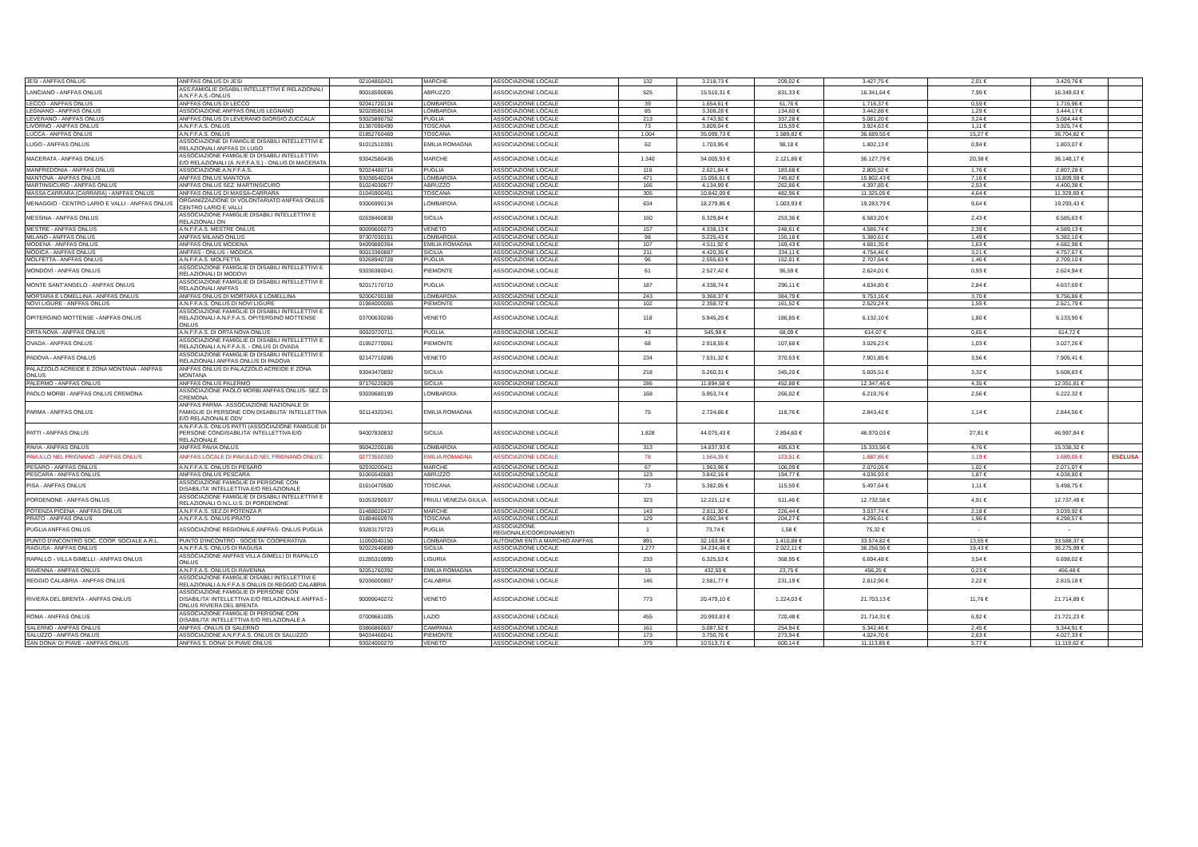| JESI - ANFFAS ONLUS | ANFFAS ONLUS DI JESI | 02104850421 | MARCHE | ASSOCIAZIONE LOCALE | 132 | 3.218,73 € | 209,02 € | 3.427,75 € | 2,01 € | 3.429,76 € | |
| LANCIANO - ANFFAS ONLUS | ASS.FAMIGLIE DISABILI INTELLETTIVI E RELAZIONALI A.N.F.F.A.S.-ONLUS | 90018590696 | ABRUZZO | ASSOCIAZIONE LOCALE | 525 | 15.510,31 € | 831,33 € | 16.341,64 € | 7,99 € | 16.349,63 € | |
| LECCO - ANFFAS ONLUS | ANFFAS ONLUS DI LECCO | 92041720134 | LOMBARDIA | ASSOCIAZIONE LOCALE | 39 | 1.654,61 € | 61,76 € | 1.716,37 € | 0,59 € | 1.716,96 € | |
| LEGNANO - ANFFAS ONLUS | ASSOCIAZIONE ANFFAS ONLUS LEGNANO | 92028580154 | LOMBARDIA | ASSOCIAZIONE LOCALE | 85 | 3.308,28 € | 134,60 € | 3.442,88 € | 1,29 € | 3.444,17 € | |
| LEVERANO - ANFFAS ONLUS | ANFFAS ONLUS DI LEVERANO GIORGIO ZUCCALA' | 93025890752 | PUGLIA | ASSOCIAZIONE LOCALE | 213 | 4.743,92 € | 337,28 € | 5.081,20 € | 3,24 € | 5.084,44 € | |
| LIVORNO - ANFFAS ONLUS | A.N.F.F.A.S. ONLUS | 01387090499 | TOSCANA | ASSOCIAZIONE LOCALE | 73 | 3.809,04 € | 115,59 € | 3.924,63 € | 1,11 € | 3.925,74 € | |
| LUCCA - ANFFAS ONLUS | A.N.F.F.A.S. ONLUS | 01852760469 | TOSCANA | ASSOCIAZIONE LOCALE | 1.004 | 35.099,73 € | 1.589,82 € | 36.689,55 € | 15,27 € | 36.704,82 € | |
| LUGO - ANFFAS ONLUS | ASSOCIAZIONE DI FAMIGLIE DISABILI INTELLETTIVI E RELAZIONALI ANFFAS DI LUGO | 91012510391 | EMILIA ROMAGNA | ASSOCIAZIONE LOCALE | 62 | 1.703,95 € | 98,18 € | 1.802,13 € | 0,94 € | 1.803,07 € | |
| MACERATA - ANFFAS ONLUS | ASSOCIAZIONE FAMIGLIE DI DISABILI INTELLETTIVI E/O RELAZIONALI (A .N.F.F.A.S.) - ONLUS DI MACERATA | 93042580436 | MARCHE | ASSOCIAZIONE LOCALE | 1.340 | 34.005,93 € | 2.121,86 € | 36.127,79 € | 20,38 € | 36.148,17 € | |
| MANFREDONIA - ANFFAS ONLUS | ASSOCIAZIONE A.N.F.F.A.S. | 92024480714 | PUGLIA | ASSOCIAZIONE LOCALE | 116 | 2.621,84 € | 183,68 € | 2.805,52 € | 1,76 € | 2.807,28 € | |
| MANTOVA - ANFFAS ONLUS | ANFFAS ONLUS MANTOVA | 93038540204 | LOMBARDIA | ASSOCIAZIONE LOCALE | 471 | 15.056,61 € | 745,82 € | 15.802,43 € | 7,16 € | 15.809,59 € | |
| MARTINSICURO - ANFFAS ONLUS | ANFFAS ONLUS SEZ. MARTINSICURO | 91024030677 | ABRUZZO | ASSOCIAZIONE LOCALE | 166 | 4.134,99 € | 262,86 € | 4.397,85 € | 2,53 € | 4.400,38 € | |
| MASSA CARRARA (CARRARA) - ANFFAS ONLUS | ANFFAS ONLUS DI MASSA-CARRARA | 01045900451 | TOSCANA | ASSOCIAZIONE LOCALE | 305 | 10.842,09 € | 482,96 € | 11.325,05 € | 4,64 € | 11.329,69 € | |
| MENAGGIO - CENTRO LARIO E VALLI - ANFFAS ONLUS | ORGANIZZAZIONE DI VOLONTARIATO ANFFAS ONLUS CENTRO LARIO E VALLI | 93006990134 | LOMBARDIA | ASSOCIAZIONE LOCALE | 634 | 18.279,86 € | 1.003,93 € | 19.283,79 € | 9,64 € | 19.293,43 € | |
| MESSINA - ANFFAS ONLUS | ASSOCIAZIONE FAMIGLIE DISABILI INTELLETTIVI E RELAZIONALI ON | 02638460838 | SICILIA | ASSOCIAZIONE LOCALE | 160 | 6.329,84 € | 253,36 € | 6.583,20 € | 2,43 € | 6.585,63 € | |
| MESTRE - ANFFAS ONLUS | A.N.F.F.A.S. MESTRE ONLUS | 90099600273 | VENETO | ASSOCIAZIONE LOCALE | 157 | 4.338,13 € | 248,61 € | 4.586,74 € | 2,39 € | 4.589,13 € | |
| MILANO - ANFFAS ONLUS | ANFFAS MILANO ONLUS | 97307030151 | LOMBARDIA | ASSOCIAZIONE LOCALE | 98 | 5.225,43 € | 155,18 € | 5.380,61 € | 1,49 € | 5.382,10 € | |
| MODENA - ANFFAS ONLUS | ANFFAS ONLUS MODENA | 94099880364 | EMILIA ROMAGNA | ASSOCIAZIONE LOCALE | 107 | 4.511,92 € | 169,43 € | 4.681,35 € | 1,63 € | 4.682,98 € | |
| MODICA - ANFFAS ONLUS | ANFFAS - ONLUS - MODICA | 90013380887 | SICILIA | ASSOCIAZIONE LOCALE | 211 | 4.420,35 € | 334,11 € | 4.754,46 € | 3,21 € | 4.757,67 € | |
| MOLFETTA - ANFFAS ONLUS | A.N.F.F.A.S. MOLFETTA | 93268940728 | PUGLIA | ASSOCIAZIONE LOCALE | 96 | 2.555,63 € | 152,01 € | 2.707,64 € | 1,46 € | 2.709,10 € | |
| MONDOVÌ - ANFFAS ONLUS | ASSOCIAZIONE FAMIGLIE DI DISABILI INTELLETTIVI E RELAZIONALI DI MODOVI | 93036380041 | PIEMONTE | ASSOCIAZIONE LOCALE | 61 | 2.527,42 € | 96,59 € | 2.624,01 € | 0,93 € | 2.624,94 € | |
| MONTE SANT'ANGELO - ANFFAS ONLUS | ASSOCIAZIONE FAMIGLIE DI DISABILI INTELLETTIVI E RELAZIONALI ANFFAS | 92017170710 | PUGLIA | ASSOCIAZIONE LOCALE | 187 | 4.338,74 € | 296,11 € | 4.634,85 € | 2,84 € | 4.637,69 € | |
| MORTARA E LOMELLINA - ANFFAS ONLUS | ANFFAS ONLUS DI MORTARA E LOMELLINA | 92006700188 | LOMBARDIA | ASSOCIAZIONE LOCALE | 243 | 9.368,37 € | 384,79 € | 9.753,16 € | 3,70 € | 9.756,86 € | |
| NOVI LIGURE - ANFFAS ONLUS | A.N.F.F.A.S. ONLUS DI NOVI LIGURE | 01984000065 | PIEMONTE | ASSOCIAZIONE LOCALE | 102 | 2.358,72 € | 161,52 € | 2.520,24 € | 1,55 € | 2.521,79 € | |
| OPITERGINO MOTTENSE - ANFFAS ONLUS | ASSOCIAZIONE FAMIGLIE DI DISABILI INTELLETTIVI E RELAZIONALI A.N.F.F.A.S. OPITERGINO MOTTENSE ONLUS | 03700630266 | VENETO | ASSOCIAZIONE LOCALE | 118 | 5.945,25 € | 186,85 € | 6.132,10 € | 1,80 € | 6.133,90 € | |
| ORTA NOVA - ANFFAS ONLUS | A.N.F.F.A.S. DI ORTA NOVA ONLUS | 90020720711 | PUGLIA | ASSOCIAZIONE LOCALE | 43 | 545,98 € | 68,09 € | 614,07 € | 0,65 € | 614,72 € | |
| OVADA - ANFFAS ONLUS | ASSOCIAZIONE FAMIGLIE DI DISABILI INTELLETTIVI E RELAZIONALI A.N.F.F.A.S. - ONLUS DI OVADA | 01952770061 | PIEMONTE | ASSOCIAZIONE LOCALE | 68 | 2.918,55 € | 107,68 € | 3.026,23 € | 1,03 € | 3.027,26 € | |
| PADOVA - ANFFAS ONLUS | ASSOCIAZIONE FAMIGLIE DI DISABILI INTELLETTIVI E RELAZIONALI ANFFAS ONLUS DI PADOVA | 92147710286 | VENETO | ASSOCIAZIONE LOCALE | 234 | 7.531,32 € | 370,53 € | 7.901,85 € | 3,56 € | 7.905,41 € | |
| PALAZZOLO ACREIDE E ZONA MONTANA - ANFFAS ONLUS | ANFFAS ONLUS DI PALAZZOLO ACREIDE E ZONA MONTANA | 93043470892 | SICILIA | ASSOCIAZIONE LOCALE | 218 | 5.260,31 € | 345,20 € | 5.605,51 € | 3,32 € | 5.608,83 € | |
| PALERMO - ANFFAS ONLUS | ANFFAS ONLUS PALERMO | 97176220826 | SICILIA | ASSOCIAZIONE LOCALE | 286 | 11.894,58 € | 452,88 € | 12.347,46 € | 4,35 € | 12.351,81 € | |
| PAOLO MORBI - ANFFAS ONLUS CREMONA | ASSOCIAZIONE PAOLO MORBI ANFFAS ONLUS- SEZ. DI CREMONA | 93039680199 | LOMBARDIA | ASSOCIAZIONE LOCALE | 168 | 5.953,74 € | 266,02 € | 6.219,76 € | 2,56 € | 6.222,32 € | |
| PARMA - ANFFAS ONLUS | ANFFAS PARMA - ASSOCIAZIONE NAZIONALE DI FAMIGLIE DI PERSONE CON DISABILITA' INTELLETTIVA E/O RELAZIONALE ODV | 92114320341 | EMILIA ROMAGNA | ASSOCIAZIONE LOCALE | 75 | 2.724,66 € | 118,76 € | 2.843,42 € | 1,14 € | 2.844,56 € | |
| PATTI - ANFFAS ONLUS | A.N.F.F.A.S. ONLUS PATTI (ASSOCIAZIONE FAMIGLIE DI PERSONE CONDISABILITA' INTELLETTIVA E/O RELAZIONALE | 94007830832 | SICILIA | ASSOCIAZIONE LOCALE | 1.828 | 44.075,43 € | 2.894,60 € | 46.970,03 € | 27,81 € | 46.997,84 € | |
| PAVIA - ANFFAS ONLUS | ANFFAS PAVIA ONLUS | 96042200186 | LOMBARDIA | ASSOCIAZIONE LOCALE | 313 | 14.837,93 € | 495,63 € | 15.333,56 € | 4,76 € | 15.338,32 € | |
| PAVULLO NEL FRIGNANO - ANFFAS ONLUS | ANFFAS LOCALE DI PAVULLO NEL FRIGNANO ONLUS | 02773550369 | EMILIA ROMAGNA | ASSOCIAZIONE LOCALE | 78 | 1.564,35 € | 123,51 € | 1.687,86 € | 1,19 € | 1.689,05 € | ESCLUSA |
| PESARO - ANFFAS ONLUS | A.N.F.F.A.S. ONLUS DI PESARO | 92030200411 | MARCHE | ASSOCIAZIONE LOCALE | 67 | 1.963,96 € | 106,09 € | 2.070,05 € | 1,02 € | 2.071,07 € | |
| PESCARA - ANFFAS ONLUS | ANFFAS ONLUS PESCARA | 91065540683 | ABRUZZO | ASSOCIAZIONE LOCALE | 123 | 3.842,16 € | 194,77 € | 4.036,93 € | 1,87 € | 4.038,80 € | |
| PISA - ANFFAS ONLUS | ASSOCIAZIONE FAMIGLIE DI PERSONE CON DISABILITA' INTELLETTIVA E/O RELAZIONALE | 01610470500 | TOSCANA | ASSOCIAZIONE LOCALE | 73 | 5.382,05 € | 115,59 € | 5.497,64 € | 1,11 € | 5.498,75 € | |
| PORDENONE - ANFFAS ONLUS | ASSOCIAZIONE FAMIGLIE DI DISABILI INTELLETTIVI E RELAZIONALI O.N.L.U.S. DI PORDENONE | 91053290937 | FRIULI VENEZIA GIULIA | ASSOCIAZIONE LOCALE | 323 | 12.221,12 € | 511,46 € | 12.732,58 € | 4,91 € | 12.737,49 € | |
| POTENZA PICENA - ANFFAS ONLUS | A.N.F.F.A.S. SEZ.DI POTENZA P. | 01488020437 | MARCHE | ASSOCIAZIONE LOCALE | 143 | 2.811,30 € | 226,44 € | 3.037,74 € | 2,18 € | 3.039,92 € | |
| PRATO - ANFFAS ONLUS | A.N.F.F.A.S. ONLUS PRATO | 01884660976 | TOSCANA | ASSOCIAZIONE LOCALE | 129 | 4.092,34 € | 204,27 € | 4.296,61 € | 1,96 € | 4.298,57 € | |
| PUGLIA ANFFAS ONLUS | ASSOCIAZIONE REGIONALE ANFFAS- ONLUS PUGLIA | 93283170723 | PUGLIA | ASSOCIAZIONE REGIONALE/COORDINAMENTI | 1 | 73,74 € | 1,58 € | 75,32 € | - | - | |
| PUNTO D'INCONTRO SOC. COOP. SOCIALE A.R.L. | PUNTO D'INCONTRO - SOCIETA' COOPERATIVA | 11050040150 | LOMBARDIA | AUTONOMI ENTI A MARCHIO ANFFAS | 891 | 32.163,94 € | 1.410,88 € | 33.574,82 € | 13,55 € | 33.588,37 € | |
| RAGUSA - ANFFAS ONLUS | A.N.F.F.A.S. ONLUS DI RAGUSA | 92022640889 | SICILIA | ASSOCIAZIONE LOCALE | 1.277 | 34.234,45 € | 2.022,11 € | 36.256,56 € | 19,43 € | 36.275,99 € | |
| RAPALLO - VILLA GIMELLI - ANFFAS ONLUS | ASSOCIAZIONE ANFFAS VILLA GIMELLI DI RAPALLO ONLUS | 01285310999 | LIGURIA | ASSOCIAZIONE LOCALE | 233 | 6.325,53 € | 368,95 € | 6.694,48 € | 3,54 € | 6.698,02 € | |
| RAVENNA - ANFFAS ONLUS | A.N.F.F.A.S. ONLUS DI RAVENNA | 92051760392 | EMILIA ROMAGNA | ASSOCIAZIONE LOCALE | 15 | 432,50 € | 23,75 € | 456,25 € | 0,23 € | 456,48 € | |
| REGGIO CALABRIA - ANFFAS ONLUS | ASSOCIAZIONE FAMIGLIE DISABILI INTELLETTIVI E RELAZIONALI A.N.F.F.A.S ONLUS DI REGGIO CALABRIA | 92036000807 | CALABRIA | ASSOCIAZIONE LOCALE | 146 | 2.581,77 € | 231,19 € | 2.812,96 € | 2,22 € | 2.815,18 € | |
| RIVIERA DEL BRENTA - ANFFAS ONLUS | ASSOCIAZIONE FAMIGLIE DI PERSONE CON DISABILITA' INTELLETTIVA E/O RELAZIONALE ANFFAS - ONLUS RIVIERA DEL BRENTA | 90099040272 | VENETO | ASSOCIAZIONE LOCALE | 773 | 20.479,10 € | 1.224,03 € | 21.703,13 € | 11,76 € | 21.714,89 € | |
| ROMA - ANFFAS ONLUS | ASSOCIAZIONE FAMIGLIE DI PERSONE CON DISABILITA' INTELLETTIVA E/O RELAZIONALE A | 07009661005 | LAZIO | ASSOCIAZIONE LOCALE | 455 | 20.993,83 € | 720,48 € | 21.714,31 € | 6,92 € | 21.721,23 € | |
| SALERNO - ANFFAS ONLUS | ANFFAS -ONLUS DI SALERNO | 03866860657 | CAMPANIA | ASSOCIAZIONE LOCALE | 161 | 5.087,52 € | 254,94 € | 5.342,46 € | 2,45 € | 5.344,91 € | |
| SALUZZO - ANFFAS ONLUS | ASSOCIAZIONE A.N.F.F.A.S. ONLUS DI SALUZZO | 94034460041 | PIEMONTE | ASSOCIAZIONE LOCALE | 173 | 3.750,76 € | 273,94 € | 4.024,70 € | 2,63 € | 4.027,33 € | |
| SAN DONA' DI PIAVE - ANFFAS ONLUS | ANFFAS S. DONA' DI PIAVE ONLUS | 93024000270 | VENETO | ASSOCIAZIONE LOCALE | 379 | 10.513,71 € | 600,14 € | 11.113,85 € | 5,77 € | 11.119,62 € | |